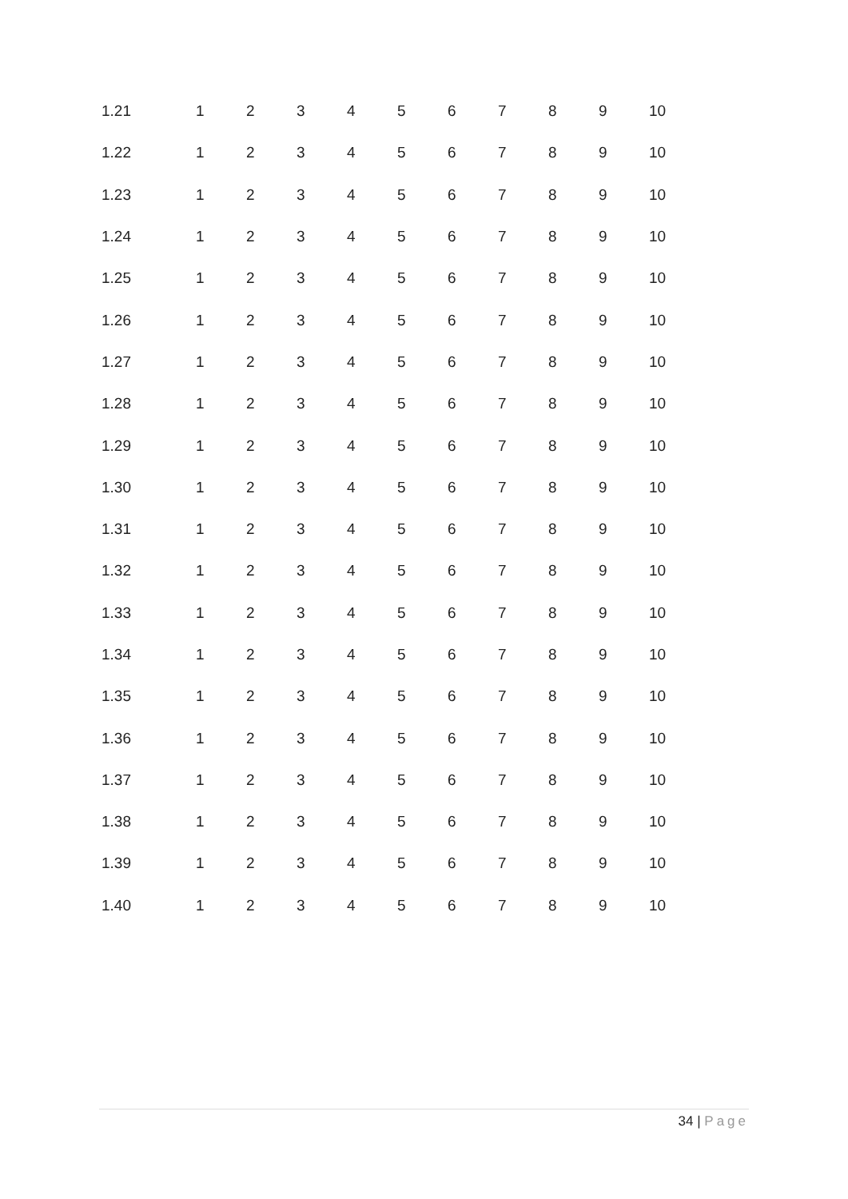| 1.21 | 1 | 2 | 3 | 4 | 5 | 6 | 7 | 8 | 9 | 10 |
| 1.22 | 1 | 2 | 3 | 4 | 5 | 6 | 7 | 8 | 9 | 10 |
| 1.23 | 1 | 2 | 3 | 4 | 5 | 6 | 7 | 8 | 9 | 10 |
| 1.24 | 1 | 2 | 3 | 4 | 5 | 6 | 7 | 8 | 9 | 10 |
| 1.25 | 1 | 2 | 3 | 4 | 5 | 6 | 7 | 8 | 9 | 10 |
| 1.26 | 1 | 2 | 3 | 4 | 5 | 6 | 7 | 8 | 9 | 10 |
| 1.27 | 1 | 2 | 3 | 4 | 5 | 6 | 7 | 8 | 9 | 10 |
| 1.28 | 1 | 2 | 3 | 4 | 5 | 6 | 7 | 8 | 9 | 10 |
| 1.29 | 1 | 2 | 3 | 4 | 5 | 6 | 7 | 8 | 9 | 10 |
| 1.30 | 1 | 2 | 3 | 4 | 5 | 6 | 7 | 8 | 9 | 10 |
| 1.31 | 1 | 2 | 3 | 4 | 5 | 6 | 7 | 8 | 9 | 10 |
| 1.32 | 1 | 2 | 3 | 4 | 5 | 6 | 7 | 8 | 9 | 10 |
| 1.33 | 1 | 2 | 3 | 4 | 5 | 6 | 7 | 8 | 9 | 10 |
| 1.34 | 1 | 2 | 3 | 4 | 5 | 6 | 7 | 8 | 9 | 10 |
| 1.35 | 1 | 2 | 3 | 4 | 5 | 6 | 7 | 8 | 9 | 10 |
| 1.36 | 1 | 2 | 3 | 4 | 5 | 6 | 7 | 8 | 9 | 10 |
| 1.37 | 1 | 2 | 3 | 4 | 5 | 6 | 7 | 8 | 9 | 10 |
| 1.38 | 1 | 2 | 3 | 4 | 5 | 6 | 7 | 8 | 9 | 10 |
| 1.39 | 1 | 2 | 3 | 4 | 5 | 6 | 7 | 8 | 9 | 10 |
| 1.40 | 1 | 2 | 3 | 4 | 5 | 6 | 7 | 8 | 9 | 10 |
34 | Page